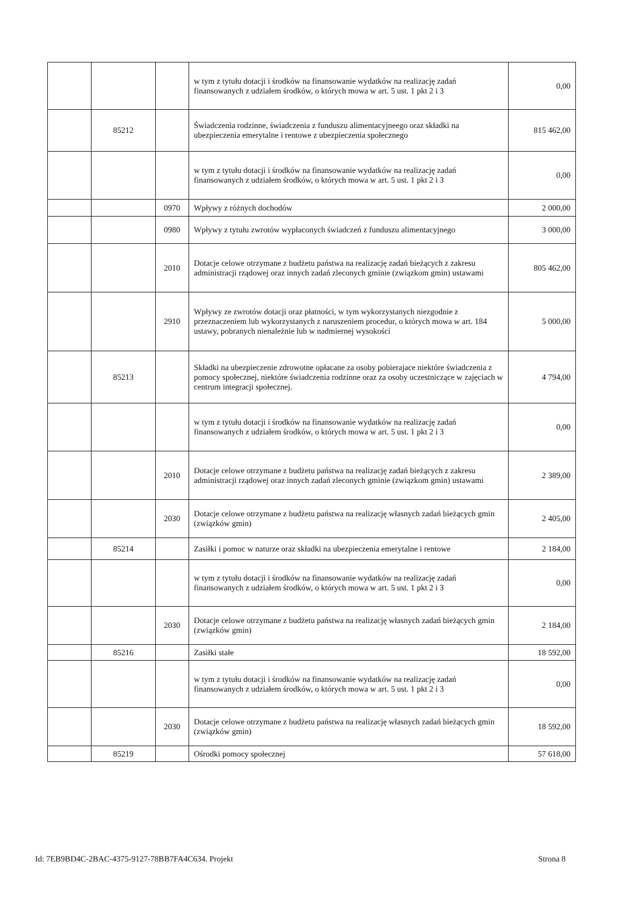| | | | w tym z tytułu dotacji i środków na finansowanie wydatków na realizację zadań finansowanych z udziałem środków, o których mowa w art. 5 ust. 1 pkt 2 i 3 | 0,00 |
| | 85212 | | Świadczenia rodzinne, świadczenia z funduszu alimentacyjneego oraz składki na ubezpieczenia emerytalne i rentowe z ubezpieczenia społecznego | 815 462,00 |
| | | | w tym z tytułu dotacji i środków na finansowanie wydatków na realizację zadań finansowanych z udziałem środków, o których mowa w art. 5 ust. 1 pkt 2 i 3 | 0,00 |
| | | 0970 | Wpływy z różnych dochodów | 2 000,00 |
| | | 0980 | Wpływy z tytułu zwrotów wypłaconych świadczeń z funduszu alimentacyjnego | 3 000,00 |
| | | 2010 | Dotacje celowe otrzymane z budżetu państwa na realizację zadań bieżących z zakresu administracji rządowej oraz innych zadań zleconych gminie (związkom gmin) ustawami | 805 462,00 |
| | | 2910 | Wpływy ze zwrotów dotacji oraz płatności, w tym wykorzystanych niezgodnie z przeznaczeniem lub wykorzystanych z naruszeniem procedur, o których mowa w art. 184 ustawy, pobranych nienależnie lub w nadmiernej wysokości | 5 000,00 |
| | 85213 | | Składki na ubezpieczenie zdrowotne opłacane za osoby pobierajace niektóre świadczenia z pomocy społecznej, niektóre świadczenia rodzinne oraz za osoby uczestniczące w zajęciach w centrum integracji społecznej. | 4 794,00 |
| | | | w tym z tytułu dotacji i środków na finansowanie wydatków na realizację zadań finansowanych z udziałem środków, o których mowa w art. 5 ust. 1 pkt 2 i 3 | 0,00 |
| | | 2010 | Dotacje celowe otrzymane z budżetu państwa na realizację zadań bieżących z zakresu administracji rządowej oraz innych zadań zleconych gminie (związkom gmin) ustawami | 2 389,00 |
| | | 2030 | Dotacje celowe otrzymane z budżetu państwa na realizację własnych zadań bieżących gmin (związków gmin) | 2 405,00 |
| | 85214 | | Zasiłki i pomoc w naturze oraz składki na ubezpieczenia emerytalne i rentowe | 2 184,00 |
| | | | w tym z tytułu dotacji i środków na finansowanie wydatków na realizację zadań finansowanych z udziałem środków, o których mowa w art. 5 ust. 1 pkt 2 i 3 | 0,00 |
| | | 2030 | Dotacje celowe otrzymane z budżetu państwa na realizację własnych zadań bieżących gmin (związków gmin) | 2 184,00 |
| | 85216 | | Zasiłki stałe | 18 592,00 |
| | | | w tym z tytułu dotacji i środków na finansowanie wydatków na realizację zadań finansowanych z udziałem środków, o których mowa w art. 5 ust. 1 pkt 2 i 3 | 0,00 |
| | | 2030 | Dotacje celowe otrzymane z budżetu państwa na realizację własnych zadań bieżących gmin (związków gmin) | 18 592,00 |
| | 85219 | | Ośrodki pomocy społecznej | 57 618,00 |
Id: 7EB9BD4C-2BAC-4375-9127-78BB7FA4C634. Projekt Strona 8